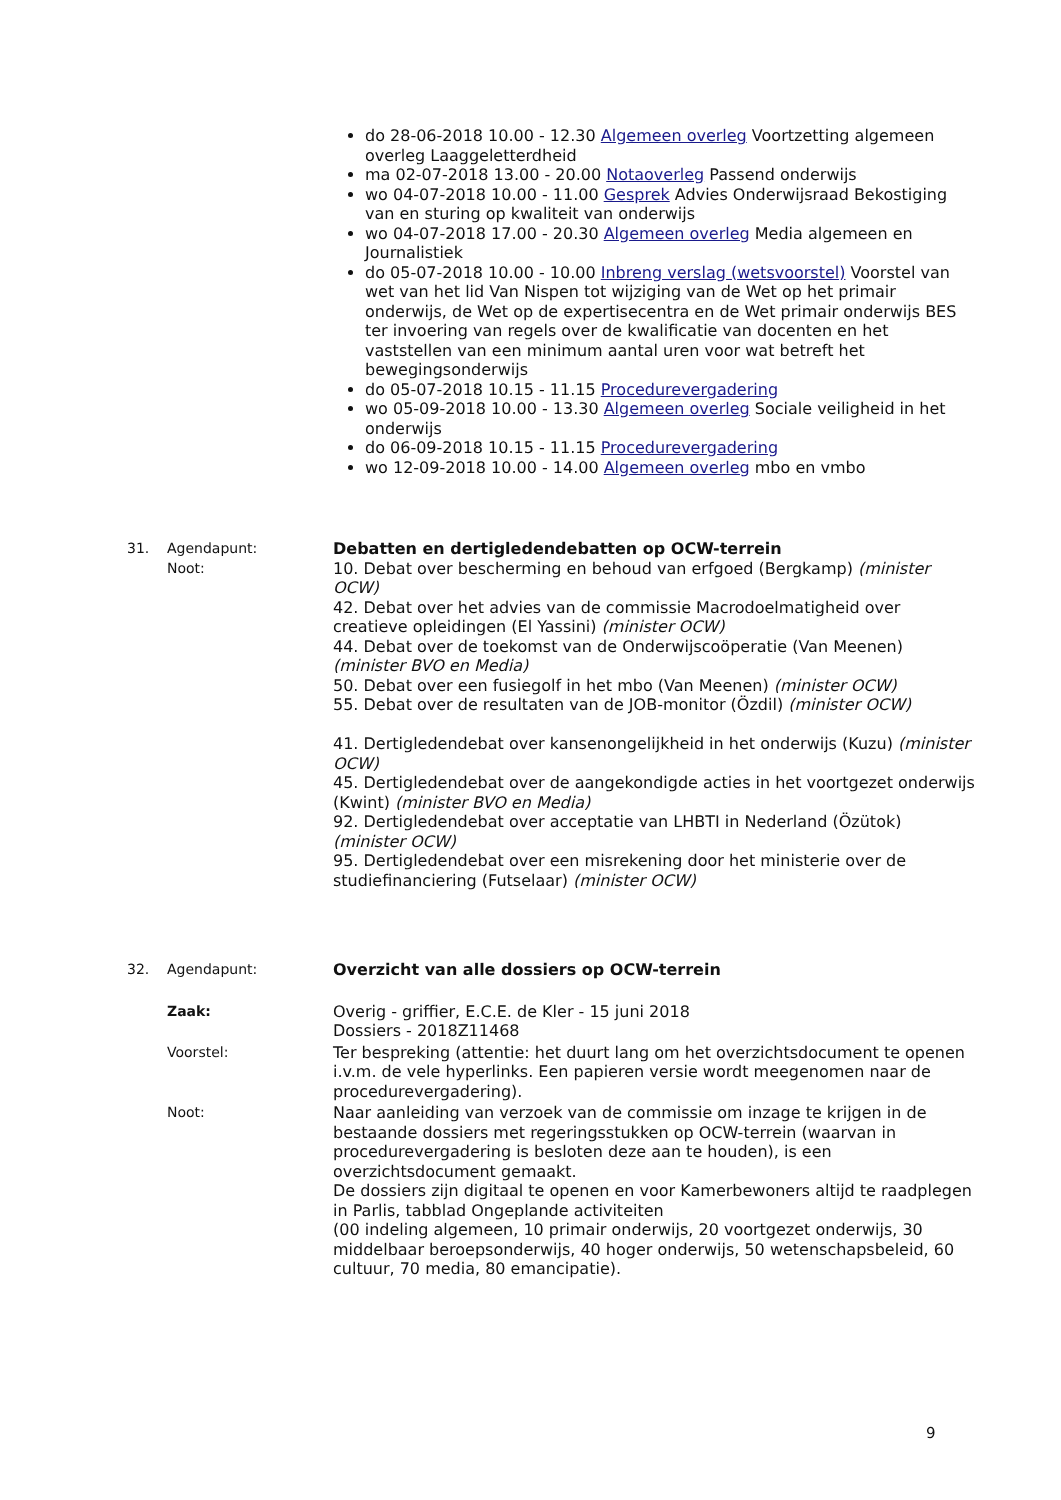do 28-06-2018 10.00 - 12.30 Algemeen overleg Voortzetting algemeen overleg Laaggeletterdheid
ma 02-07-2018 13.00 - 20.00 Notaoverleg Passend onderwijs
wo 04-07-2018 10.00 - 11.00 Gesprek Advies Onderwijsraad Bekostiging van en sturing op kwaliteit van onderwijs
wo 04-07-2018 17.00 - 20.30 Algemeen overleg Media algemeen en Journalistiek
do 05-07-2018 10.00 - 10.00 Inbreng verslag (wetsvoorstel) Voorstel van wet van het lid Van Nispen tot wijziging van de Wet op het primair onderwijs, de Wet op de expertisecentra en de Wet primair onderwijs BES ter invoering van regels over de kwalificatie van docenten en het vaststellen van een minimum aantal uren voor wat betreft het bewegingsonderwijs
do 05-07-2018 10.15 - 11.15 Procedurevergadering
wo 05-09-2018 10.00 - 13.30 Algemeen overleg Sociale veiligheid in het onderwijs
do 06-09-2018 10.15 - 11.15 Procedurevergadering
wo 12-09-2018 10.00 - 14.00 Algemeen overleg mbo en vmbo
31. Agendapunt:
Noot:
Debatten en dertigledendebatten op OCW-terrein
10. Debat over bescherming en behoud van erfgoed (Bergkamp) (minister OCW)
42. Debat over het advies van de commissie Macrodoelmatigheid over creatieve opleidingen (El Yassini) (minister OCW)
44. Debat over de toekomst van de Onderwijscoöperatie (Van Meenen) (minister BVO en Media)
50. Debat over een fusiegolf in het mbo (Van Meenen) (minister OCW)
55. Debat over de resultaten van de JOB-monitor (Özdil) (minister OCW)
41. Dertigledendebat over kansenongelijkheid in het onderwijs (Kuzu) (minister OCW)
45. Dertigledendebat over de aangekondigde acties in het voortgezet onderwijs (Kwint) (minister BVO en Media)
92. Dertigledendebat over acceptatie van LHBTI in Nederland (Özütok) (minister OCW)
95. Dertigledendebat over een misrekening door het ministerie over de studiefinanciering (Futselaar) (minister OCW)
32. Agendapunt: Overzicht van alle dossiers op OCW-terrein
Zaak: Overig - griffier, E.C.E. de Kler - 15 juni 2018
Dossiers - 2018Z11468
Voorstel: Ter bespreking (attentie: het duurt lang om het overzichtsdocument te openen i.v.m. de vele hyperlinks. Een papieren versie wordt meegenomen naar de procedurevergadering).
Noot: Naar aanleiding van verzoek van de commissie om inzage te krijgen in de bestaande dossiers met regeringsstukken op OCW-terrein (waarvan in procedurevergadering is besloten deze aan te houden), is een overzichtsdocument gemaakt.
De dossiers zijn digitaal te openen en voor Kamerbewoners altijd te raadplegen in Parlis, tabblad Ongeplande activiteiten
(00 indeling algemeen, 10 primair onderwijs, 20 voortgezet onderwijs, 30 middelbaar beroepsonderwijs, 40 hoger onderwijs, 50 wetenschapsbeleid, 60 cultuur, 70 media, 80 emancipatie).
9